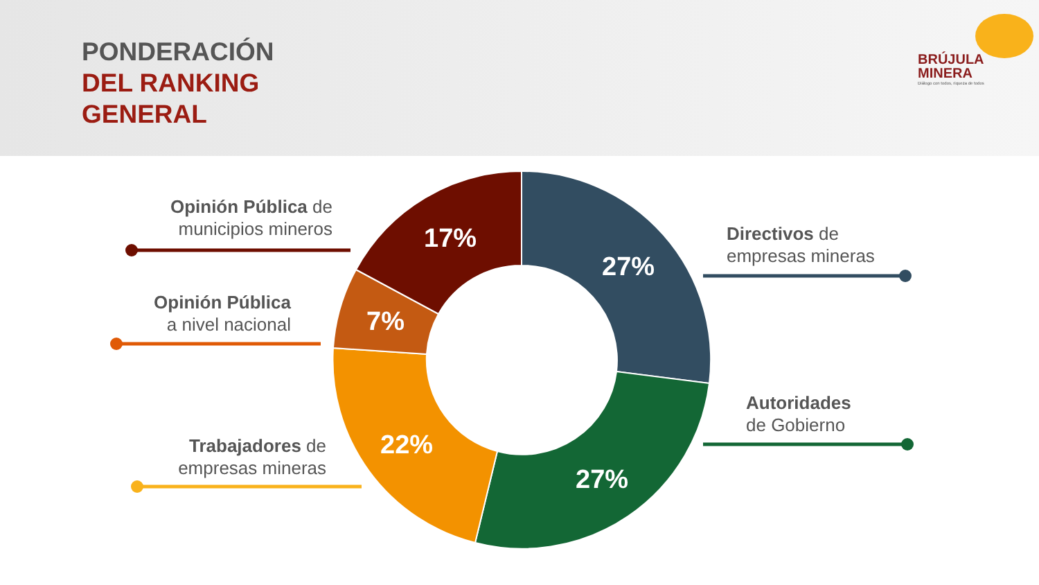PONDERACIÓN
DEL RANKING
GENERAL
BRÚJULA
MINERA
Diálogo con todos, riqueza de todos
17%
7%
22%
27%
27%
Opinión Pública de municipios mineros
Opinión Pública
a nivel nacional
Trabajadores de empresas mineras
Directivos de
empresas mineras
Autoridades
de Gobierno